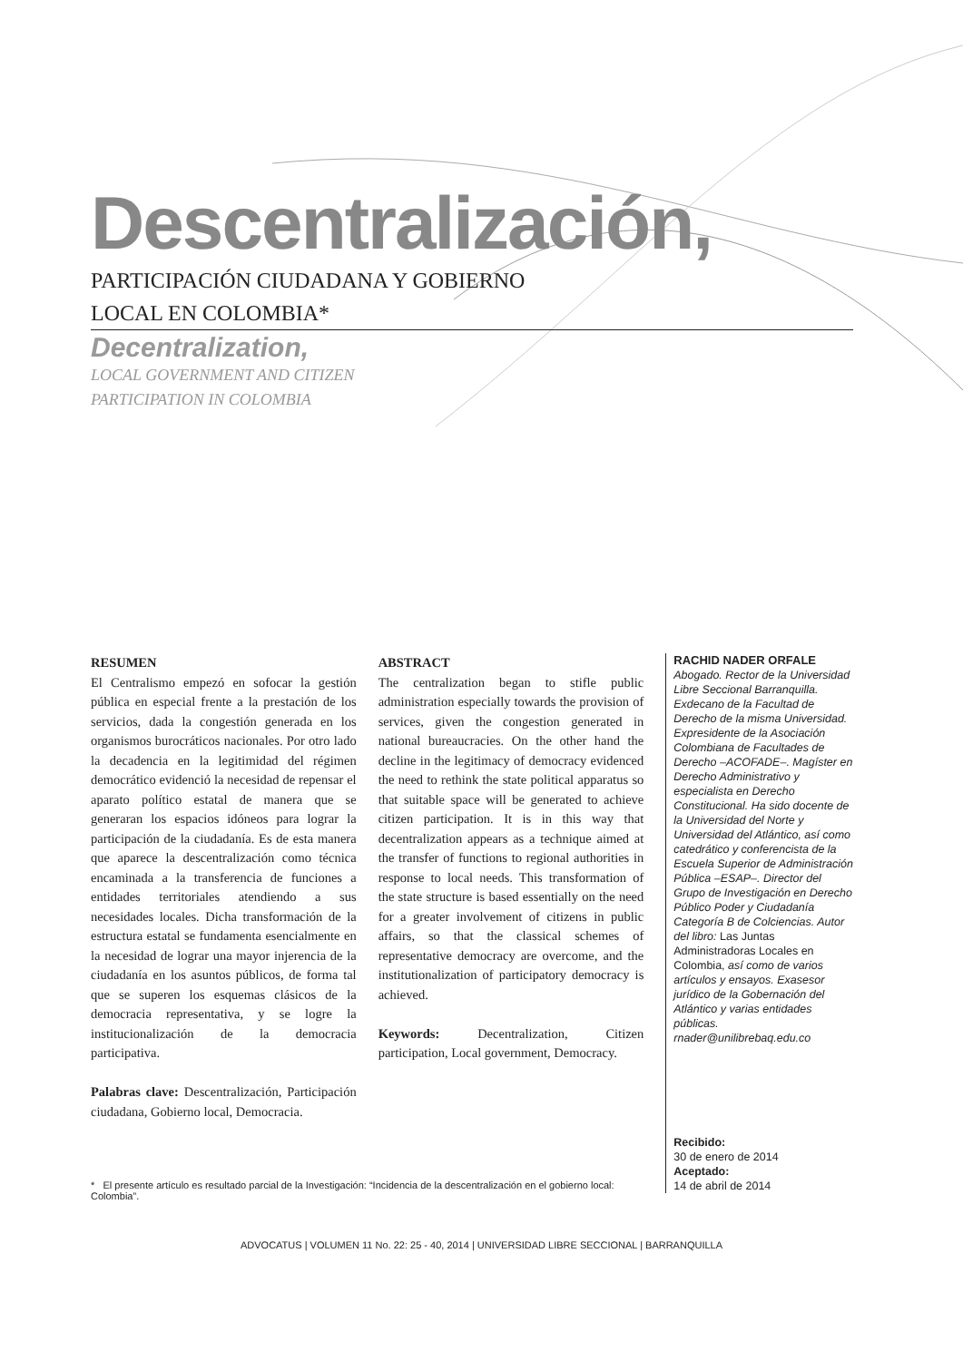Descentralización,
PARTICIPACIÓN CIUDADANA Y GOBIERNO
LOCAL EN COLOMBIA*
Decentralization,
LOCAL GOVERNMENT AND CITIZEN
PARTICIPATION IN COLOMBIA
RESUMEN
El Centralismo empezó en sofocar la gestión pública en especial frente a la prestación de los servicios, dada la congestión generada en los organismos burocráticos nacionales. Por otro lado la decadencia en la legitimidad del régimen democrático evidenció la necesidad de repensar el aparato político estatal de manera que se generaran los espacios idóneos para lograr la participación de la ciudadanía. Es de esta manera que aparece la descentralización como técnica encaminada a la transferencia de funciones a entidades territoriales atendiendo a sus necesidades locales. Dicha transformación de la estructura estatal se fundamenta esencialmente en la necesidad de lograr una mayor injerencia de la ciudadanía en los asuntos públicos, de forma tal que se superen los esquemas clásicos de la democracia representativa, y se logre la institucionalización de la democracia participativa.
Palabras clave: Descentralización, Participación ciudadana, Gobierno local, Democracia.
ABSTRACT
The centralization began to stifle public administration especially towards the provision of services, given the congestion generated in national bureaucracies. On the other hand the decline in the legitimacy of democracy evidenced the need to rethink the state political apparatus so that suitable space will be generated to achieve citizen participation. It is in this way that decentralization appears as a technique aimed at the transfer of functions to regional authorities in response to local needs. This transformation of the state structure is based essentially on the need for a greater involvement of citizens in public affairs, so that the classical schemes of representative democracy are overcome, and the institutionalization of participatory democracy is achieved.
Keywords: Decentralization, Citizen participation, Local government, Democracy.
RACHID NADER ORFALE
Abogado. Rector de la Universidad Libre Seccional Barranquilla. Exdecano de la Facultad de Derecho de la misma Universidad. Expresidente de la Asociación Colombiana de Facultades de Derecho –ACOFADE–. Magíster en Derecho Administrativo y especialista en Derecho Constitucional. Ha sido docente de la Universidad del Norte y Universidad del Atlántico, así como catedrático y conferencista de la Escuela Superior de Administración Pública –ESAP–. Director del Grupo de Investigación en Derecho Público Poder y Ciudadanía Categoría B de Colciencias. Autor del libro: Las Juntas Administradoras Locales en Colombia, así como de varios artículos y ensayos. Exasesor jurídico de la Gobernación del Atlántico y varias entidades públicas. rnader@unilibrebaq.edu.co
Recibido:
30 de enero de 2014
Aceptado:
14 de abril de 2014
* El presente artículo es resultado parcial de la Investigación: “Incidencia de la descentralización en el gobierno local: Colombia”.
ADVOCATUS | VOLUMEN 11 No. 22: 25 - 40, 2014 | UNIVERSIDAD LIBRE SECCIONAL | BARRANQUILLA